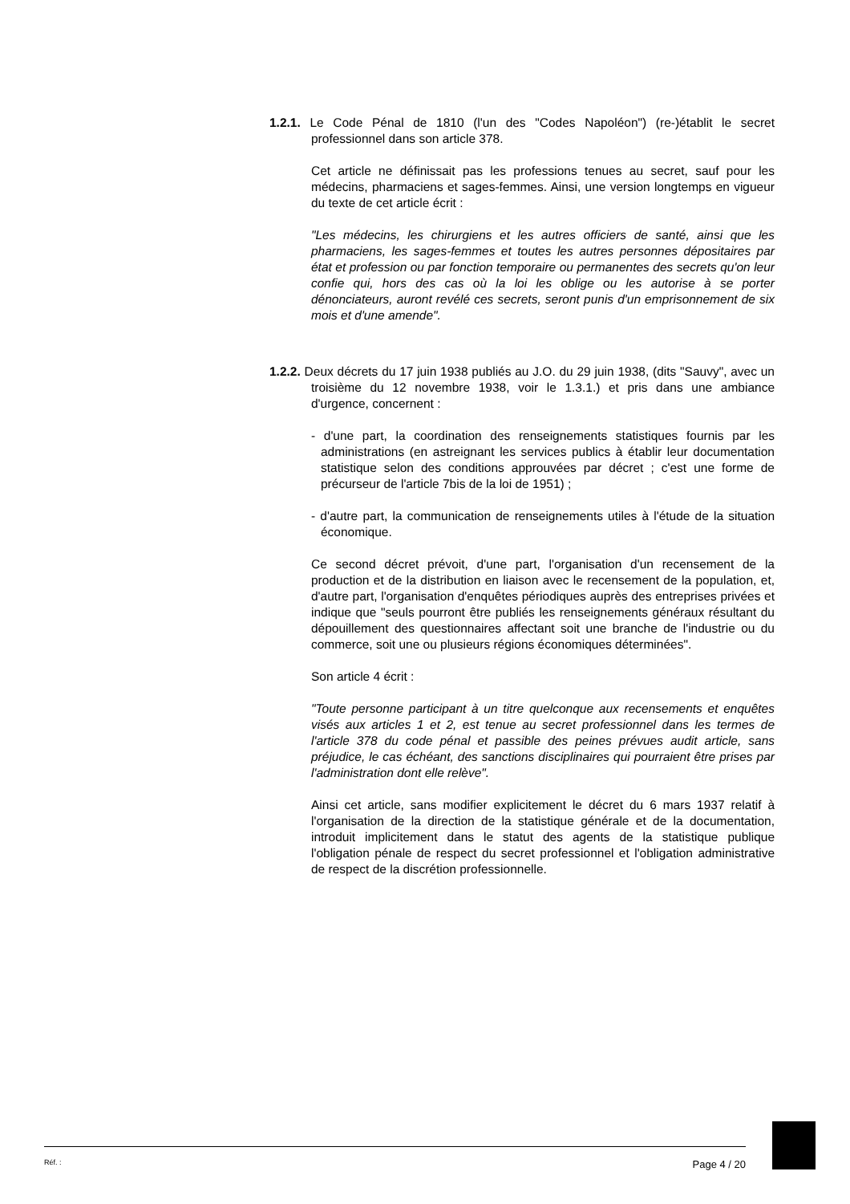1.2.1. Le Code Pénal de 1810 (l'un des "Codes Napoléon") (re-)établit le secret professionnel dans son article 378.
Cet article ne définissait pas les professions tenues au secret, sauf pour les médecins, pharmaciens et sages-femmes. Ainsi, une version longtemps en vigueur du texte de cet article écrit :
"Les médecins, les chirurgiens et les autres officiers de santé, ainsi que les pharmaciens, les sages-femmes et toutes les autres personnes dépositaires par état et profession ou par fonction temporaire ou permanentes des secrets qu'on leur confie qui, hors des cas où la loi les oblige ou les autorise à se porter dénonciateurs, auront revélé ces secrets, seront punis d'un emprisonnement de six mois et d'une amende".
1.2.2. Deux décrets du 17 juin 1938 publiés au J.O. du 29 juin 1938, (dits "Sauvy", avec un troisième du 12 novembre 1938, voir le 1.3.1.) et pris dans une ambiance d'urgence, concernent :
- d'une part, la coordination des renseignements statistiques fournis par les administrations (en astreignant les services publics à établir leur documentation statistique selon des conditions approuvées par décret ; c'est une forme de précurseur de l'article 7bis de la loi de 1951) ;
- d'autre part, la communication de renseignements utiles à l'étude de la situation économique.
Ce second décret prévoit, d'une part, l'organisation d'un recensement de la production et de la distribution en liaison avec le recensement de la population, et, d'autre part, l'organisation d'enquêtes périodiques auprès des entreprises privées et indique que "seuls pourront être publiés les renseignements généraux résultant du dépouillement des questionnaires affectant soit une branche de l'industrie ou du commerce, soit une ou plusieurs régions économiques déterminées".
Son article 4 écrit :
"Toute personne participant à un titre quelconque aux recensements et enquêtes visés aux articles 1 et 2, est tenue au secret professionnel dans les termes de l'article 378 du code pénal et passible des peines prévues audit article, sans préjudice, le cas échéant, des sanctions disciplinaires qui pourraient être prises par l'administration dont elle relève".
Ainsi cet article, sans modifier explicitement le décret du 6 mars 1937 relatif à l'organisation de la direction de la statistique générale et de la documentation, introduit implicitement dans le statut des agents de la statistique publique l'obligation pénale de respect du secret professionnel et l'obligation administrative de respect de la discrétion professionnelle.
Réf. : Page 4 / 20